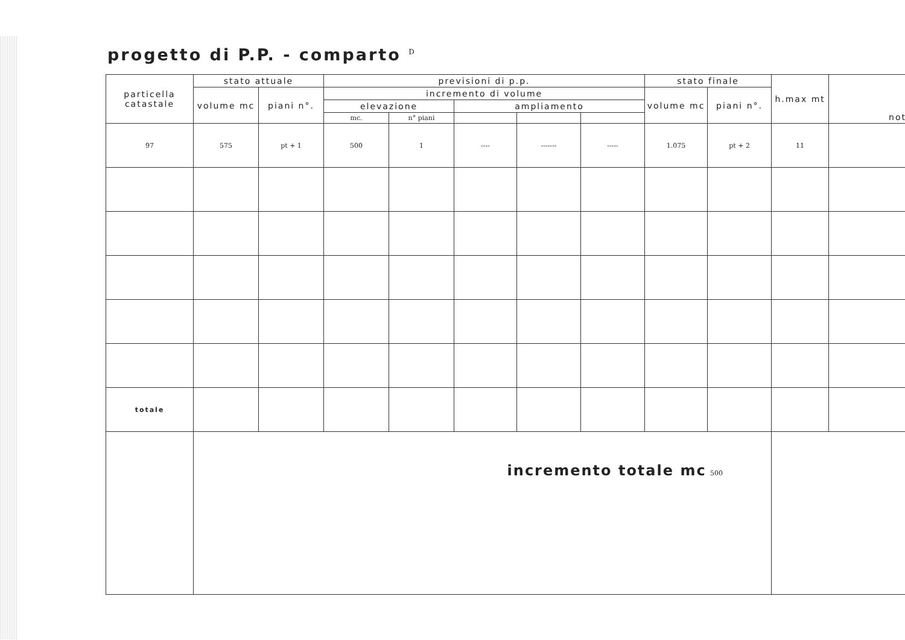progetto di P.P. - comparto <sup>D</sup>
| particella catastale | stato attuale | | previsioni di p.p. | | | | | stato finale | | h.max mt | not |
| --- | --- | --- | --- | --- | --- | --- | --- | --- | --- | --- | --- |
| | volume mc | piani n°. | incremento di volume | | | | | volume mc | piani n°. | | |
| | | | elevazione | | ampliamento | | | | | | |
| | | | mc. | n° piani | | | | | | | |
| 97 | 575 | pt + 1 | 500 | 1 | ---- | ------- | ----- | 1.075 | pt + 2 | 11 | |
| totale | | | | | | | | | | | |
| | incremento totale mc 500 | | | | | | | | | | |